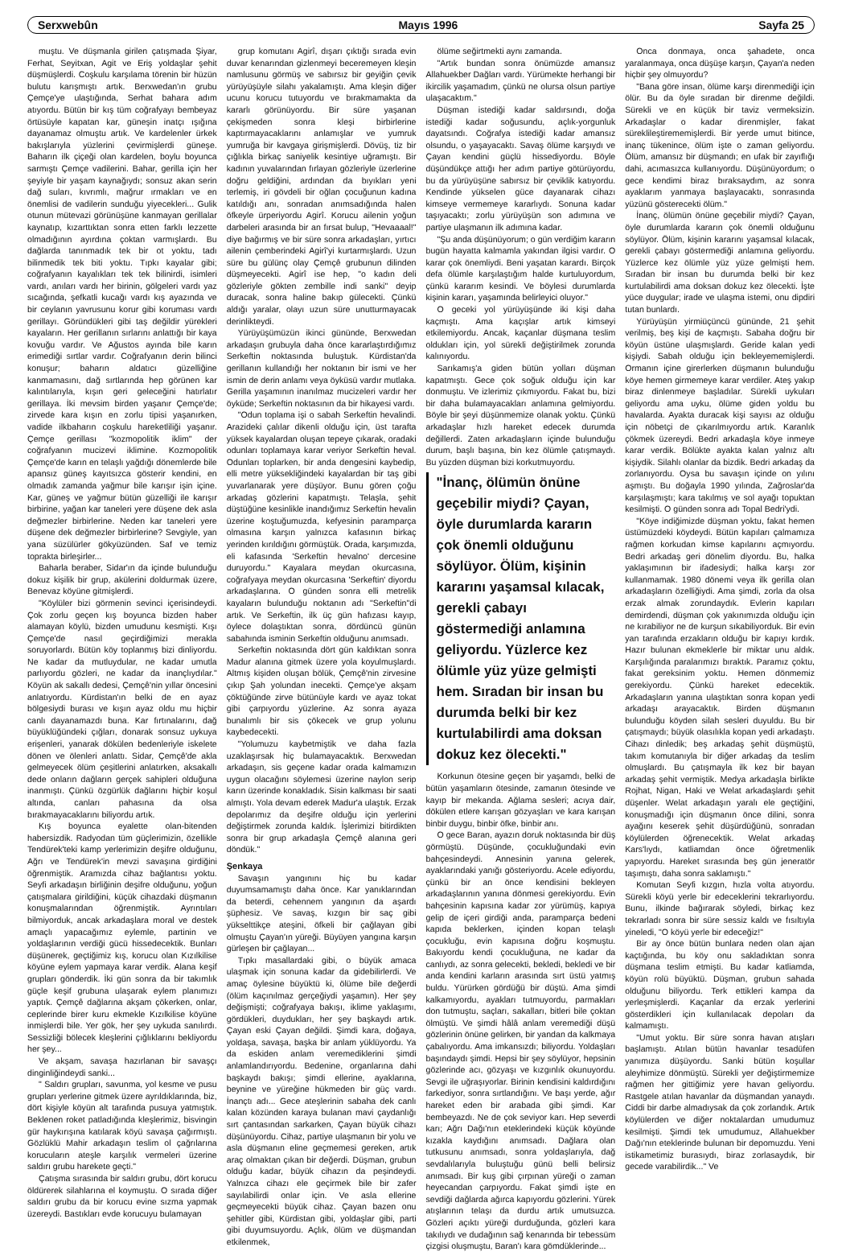Serxwebûn Mayıs 1996 Sayfa 25
muştu. Ve düşmanla girilen çatışmada Şiyar, Ferhat, Seyitxan, Agit ve Eriş yoldaşlar şehit düşmüşlerdi. Coşkulu karşılama törenin bir hüzün bulutu karışmıştı artık. Berxwedan'ın grubu Çemçe'ye ulaştığında, Serhat bahara adım atıyordu. Bütün bir kış tüm coğrafyayı bembeyaz örtüsüyle kapatan kar, güneşin inatçı ışığına dayanamaz olmuştu artık. Ve kardelenler ürkek bakışlarıyla yüzlerini çevirmişlerdi güneşe. Baharın ilk çiçeği olan kardelen, boylu boyunca sarmıştı Çemçe vadilerini. Bahar, gerilla için her şeyiyle bir yaşam kaynağıydı; sonsuz akan serin dağ suları, kıvrımlı, mağrur ırmakları ve en önemlisi de vadilerin sunduğu yiyecekleri... Gulik otunun mütevazi görünüşüne kanmayan gerillalar kaynatıp, kızarttıktan sonra etten farklı lezzette olmadığının ayırdına çoktan varmışlardı. Bu dağlarda tanınmadık tek bir ot yoktu, tadı bilinmedik tek biti yoktu. Tıpkı kayalar gibi; coğrafyanın kayalıkları tek tek bilinirdi, isimleri vardı, anıları vardı her birinin, gölgeleri vardı yaz sıcağında, şefkatli kucağı vardı kış ayazında ve bir ceylanın yavrusunu korur gibi koruması vardı gerillayı. Göründükleri gibi taş değildir yürekleri kayaların. Her gerillanın sırlarını anlattığı bir kaya kovuğu vardır. Ve Ağustos ayında bile karın erimediği sırtlar vardır. Coğrafyanın derin bilinci konuşur; baharın aldatıcı güzelliğine kanmamasını, dağ sırtlarında hep görünen kar kalıntılarıyla, kışın geri geleceğini hatırlatır gerillaya. İki mevsim birden yaşanır Çemçe'de; zirvede kara kışın en zorlu tipisi yaşanırken, vadide ilkbaharın coşkulu hareketliliği yaşanır. Çemçe gerillası "kozmopolitik iklim" der coğrafyanın mucizevi iklimine. Kozmopolitik Çemçe'de karın en telaşlı yağdığı dönemlerde bile apansız güneş kayıtsızca gösterir kendini, en olmadık zamanda yağmur bile karışır işin içine. Kar, güneş ve yağmur bütün güzelliği ile karışır birbirine, yağan kar taneleri yere düşene dek asla değmezler birbirlerine. Neden kar taneleri yere düşene dek değmezler birbirlerine? Sevgiyle, yan yana süzülürler gökyüzünden. Saf ve temiz toprakta birleşirler...
Baharla beraber, Sidar'ın da içinde bulunduğu dokuz kişilik bir grup, akülerini doldurmak üzere, Benevaz köyüne gitmişlerdi.
"Köylüler bizi görmenin sevinci içerisindeydi. Çok zorlu geçen kış boyunca bizden haber alamayan köylü, bizden umudunu kesmişti. Kışı Çemçe'de nasıl geçirdiğimizi merakla soruyorlardı. Bütün köy toplanmış bizi dinliyordu. Ne kadar da mutluydular, ne kadar umutla parlıyordu gözleri, ne kadar da inançlıydılar." Köyün ak sakallı dedesi, Çemçê'nin yıllar öncesini anlatıyordu. Kürdistan'ın belki de en ayaz bölgesiydi burası ve kışın ayaz oldu mu hiçbir canlı dayanamazdı buna. Kar fırtınalarını, dağ büyüklüğündeki çığları, donarak sonsuz uykuya erişenleri, yanarak dökülen bedenleriyle iskelete dönen ve ölenleri anlattı. Sidar, Çemçê'de akla gelmeyecek ölüm çeşitlerini anlatırken, aksakallı dede onların dağların gerçek sahipleri olduğuna inanmıştı. Çünkü özgürlük dağlarını hiçbir koşul altında, canları pahasına da olsa bırakmayacaklarını biliyordu artık.
Kış boyunca eyalette olan-bitenden habersizdik. Radyodan tüm güçlerimizin, özellikle Tendürek'teki kamp yerlerimizin deşifre olduğunu, Ağrı ve Tendürek'in mevzi savaşına girdiğini öğrenmiştik. Aramızda cihaz bağlantısı yoktu. Seyfi arkadaşın birliğinin deşifre olduğunu, yoğun çatışmalara girildiğini, küçük cihazdaki düşmanın konuşmalarından öğrenmiştik. Ayrıntıları bilmiyorduk, ancak arkadaşlara moral ve destek amaçlı yapacağımız eylemle, partinin ve yoldaşlarının verdiği gücü hissedecektik. Bunları düşünerek, geçtiğimiz kış, korucu olan Kızılkilise köyüne eylem yapmaya karar verdik. Alana keşif grupları gönderdik. İki gün sonra da bir takımlık güçle keşif grubuna ulaşarak eylem planımızı yaptık. Çemçê dağlarına akşam çökerken, onlar, ceplerinde birer kuru ekmekle Kızılkilise köyüne inmişlerdi bile. Yer gök, her şey uykuda sanılırdı. Sessizliği bölecek kleşlerini çığlıklarını bekliyordu her şey...
Ve akşam, savaşa hazırlanan bir savaşçı dinginliğindeydi sanki...
" Saldırı grupları, savunma, yol kesme ve pusu grupları yerlerine gitmek üzere ayrıldıklarında, biz, dört kişiyle köyün alt tarafında pusuya yatmıştık. Beklenen roket patladığında kleşlerimiz, bisvingin gür haykırışına katılarak köyü savaşa çağırmıştı. Gözlüklü Mahir arkadaşın teslim ol çağrılarına korucuların ateşle karşılık vermeleri üzerine saldırı grubu harekete geçti."
Çatışma sırasında bir saldırı grubu, dört korucu öldürerek silahlarına el koymuştu. O sırada diğer saldırı grubu da bir korucu evine sızma yapmak üzereydi. Bastıkları evde korucuyu bulamayan
grup komutanı Agirî, dışarı çıktığı sırada evin duvar kenarından gizlenmeyi beceremeyen kleşin namlusunu görmüş ve sabırsız bir geyiğin çevik yürüyüşüyle silahı yakalamıştı. Ama kleşin diğer ucunu korucu tutuyordu ve bırakmamakta da kararlı görünüyordu. Bir süre yaşanan çekişmeden sonra kleşi birbirlerine kaptırmayacaklarını anlamışlar ve yumruk yumruğa bir kavgaya girişmişlerdi. Dövüş, tiz bir çığlıkla birkaç saniyelik kesintiye uğramıştı. Bir kadının yuvalarından fırlayan gözleriyle üzerlerine doğru geldiğini, ardından da bıyıkları yeni terlemiş, iri gövdeli bir oğlan çocuğunun kadına katıldığı anı, sonradan anımsadığında halen öfkeyle ürperiyordu Agirî. Korucu ailenin yoğun darbeleri arasında bir an fırsat bulup, "Hevaaaal!" diye bağırmış ve bir süre sonra arkadaşları, yırtıcı ailenin çemberindeki Agirî'yi kurtarmışlardı. Uzun süre bu gülünç olay Çemçê grubunun dilinden düşmeyecekti. Agirî ise hep, "o kadın deli gözleriyle gökten zembille indi sanki" deyip duracak, sonra haline bakıp gülecekti. Çünkü aldığı yaralar, olayı uzun süre unutturmayacak derinlikteydi.
Yürüyüşümüzün ikinci gününde, Berxwedan arkadaşın grubuyla daha önce kararlaştırdığımız Serkeftin noktasında buluştuk. Kürdistan'da gerillanın kullandığı her noktanın bir ismi ve her ismin de derin anlamı veya öyküsü vardır mutlaka. Gerilla yaşamının inanılmaz mucizeleri vardır her öyküde; Serkeftin noktasının da bir hikayesi vardı.
"Odun toplama işi o sabah Serkeftin hevalindi. Arazideki çalılar dikenli olduğu için, üst tarafta yüksek kayalardan oluşan tepeye çıkarak, oradaki odunları toplamaya karar veriyor Serkeftin heval. Odunları toplarken, bir anda dengesini kaybedip, elli metre yüksekliğindeki kayalardan bir taş gibi yuvarlanarak yere düşüyor. Bunu gören çoğu arkadaş gözlerini kapatmıştı. Telaşla, şehit düştüğüne kesinlikle inandığımız Serkeftin hevalin üzerine koştuğumuzda, kefyesinin paramparça olmasına karşın yalnızca kafasının birkaç yerinden kırıldığını görmüştük. Orada, karşımızda, eli kafasında 'Serkeftin hevalno' dercesine duruyordu." Kayalara meydan okurcasına, coğrafyaya meydan okurcasına 'Serkeftin' diyordu arkadaşlarına. O günden sonra elli metrelik kayaların bulunduğu noktanın adı "Serkeftin"di artık. Ve Serkeftin, ilk üç gün hafızası kayıp, öylece dolaştıktan sonra, dördüncü günün sabahında isminin Serkeftin olduğunu anımsadı.
Serkeftin noktasında dört gün kaldıktan sonra Madur alanına gitmek üzere yola koyulmuşlardı. Altmış kişiden oluşan bölük, Çemçê'nin zirvesine çıkıp Şah yolundan inecekti. Çemçe'ye akşam çöktüğünde zirve bütünüyle kardı ve ayaz tokat gibi çarpıyordu yüzlerine. Az sonra ayaza bunalımlı bir sis çökecek ve grup yolunu kaybedecekti.
"Yolumuzu kaybetmiştik ve daha fazla uzaklaşırsak hiç bulamayacaktık. Berxwedan arkadaşın, sis geçene kadar orada kalmamızın uygun olacağını söylemesi üzerine naylon serip karın üzerinde konakladık. Sisin kalkması bir saati almıştı. Yola devam ederek Madur'a ulaştık. Erzak depolarımız da deşifre olduğu için yerlerini değiştirmek zorunda kaldık. İşlerimizi bitirdikten sonra bir grup arkadaşla Çemçê alanına geri döndük."
Şenkaya
Savaşın yangınını hiç bu kadar duyumsamamıştı daha önce. Kar yanıklarından da beterdi, cehennem yangının da aşardı şüphesiz. Ve savaş, kızgın bir saç gibi yükselttikçe ateşini, öfkeli bir çağlayan gibi olmuştu Çayan'ın yüreği. Büyüyen yangına karşın gürleşen bir çağlayan...
Tıpkı masallardaki gibi, o büyük amaca ulaşmak için sonuna kadar da gidebilirlerdi. Ve amaç öylesine büyüktü ki, ölüme bile değerdi (ölüm kaçınılmaz gerçeğiydi yaşamın). Her şey değişmişti; coğrafyaya bakışı, iklime yaklaşımı, gördükleri, duydukları, her şey başkaydı artık. Çayan eski Çayan değildi. Şimdi kara, doğaya, yoldaşa, savaşa, başka bir anlam yüklüyordu. Ya da eskiden anlam veremediklerini şimdi anlamlandırıyordu. Bedenine, organlarına dahi başkaydı bakışı; şimdi ellerine, ayaklarına, beynine ve yüreğine hükmeden bir güç vardı. İnançtı adı... Gece ateşlerinin sabaha dek canlı kalan közünden karaya bulanan mavi çaydanlığı sırt çantasından sarkarken, Çayan büyük cihazı düşünüyordu. Cihaz, partiye ulaşmanın bir yolu ve asla düşmanın eline geçmemesi gereken, artık araç olmaktan çıkan bir değerdi. Düşman, grubun olduğu kadar, büyük cihazın da peşindeydi. Yalnızca cihazı ele geçirmek bile bir zafer sayılabilirdi onlar için. Ve asla ellerine geçmeyecekti büyük cihaz. Çayan bazen onu şehitler gibi, Kürdistan gibi, yoldaşlar gibi, parti gibi duyumsuyordu. Açlık, ölüm ve düşmandan etkilenmek,
ölüme seğirtmekti aynı zamanda.
"Artık bundan sonra önümüzde amansız Allahuekber Dağları vardı. Yürümekte herhangi bir ikircilik yaşamadım, çünkü ne olursa olsun partiye ulaşacaktım."
Düşman istediği kadar saldırsındı, doğa istediği kadar soğusundu, açlık-yorgunluk dayatsındı. Coğrafya istediği kadar amansız olsundu, o yaşayacaktı. Savaş ölüme karşıydı ve Çayan kendini güçlü hissediyordu. Böyle düşündükçe attığı her adım partiye götürüyordu, bu da yürüyüşüne sabırsız bir çeviklik katıyordu. Kendinde yükselen güce dayanarak cihazı kimseye vermemeye kararlıydı. Sonuna kadar taşıyacaktı; zorlu yürüyüşün son adımına ve partiye ulaşmanın ilk adımına kadar.
"Şu anda düşünüyorum; o gün verdiğim kararın bugün hayatta kalmamla yakından ilgisi vardır. O karar çok önemliydi. Beni yaşatan karardı. Birçok defa ölümle karşılaştığım halde kurtuluyordum, çünkü kararım kesindi. Ve böylesi durumlarda kişinin kararı, yaşamında belirleyici oluyor."
O geceki yol yürüyüşünde iki kişi daha kaçmıştı. Ama kaçışlar artık kimseyi etkilemiyordu. Ancak, kaçanlar düşmana teslim oldukları için, yol sürekli değiştirilmek zorunda kalınıyordu.
Sarıkamış'a giden bütün yolları düşman kapatmıştı. Gece çok soğuk olduğu için kar donmuştu. Ve izlerimiz çıkmıyordu. Fakat bu, bizi bir daha bulamayacakları anlamına gelmiyordu. Böyle bir şeyi düşünmemize olanak yoktu. Çünkü arkadaşlar hızlı hareket edecek durumda değillerdi. Zaten arkadaşların içinde bulunduğu durum, başlı başına, bin kez ölümle çatışmaydı. Bu yüzden düşman bizi korkutmuyordu.
"İnanç, ölümün önüne geçebilir miydi? Çayan, öyle durumlarda kararın çok önemli olduğunu söylüyor. Ölüm, kişinin kararını yaşamsal kılacak, gerekli çabayı göstermediği anlamına geliyordu. Yüzlerce kez ölümle yüz yüze gelmişti hem. Sıradan bir insan bu durumda belki bir kez kurtulabilirdi ama doksan dokuz kez ölecekti."
Korkunun ötesine geçen bir yaşamdı, belki de bütün yaşamların ötesinde, zamanın ötesinde ve kayıp bir mekanda. Ağlama sesleri; acıya dair, dökülen etlere karışan gözyaşları ve kara karışan binbir duygu, binbir öfke, binbir anı.
O gece Baran, ayazın doruk noktasında bir düş görmüştü. Düşünde, çocukluğundaki evin bahçesindeydi. Annesinin yanına gelerek, ayaklarındaki yanığı gösteriyordu. Acele ediyordu, çünkü bir an önce kendisini bekleyen arkadaşlarının yanına dönmesi gerekiyordu. Evin bahçesinin kapısına kadar zor yürümüş, kapıya gelip de içeri girdiği anda, paramparça bedeni kapıda beklerken, içinden kopan telaşlı çocukluğu, evin kapısına doğru koşmuştu. Bakıyordu kendi çocukluğuna, ne kadar da canlıydı, az sonra gelecekti, bekledi, bekledi ve bir anda kendini karların arasında sırt üstü yatmış buldu. Yürürken gördüğü bir düştü. Ama şimdi kalkamıyordu, ayakları tutmuyordu, parmakları don tutmuştu, saçları, sakalları, bitleri bile çoktan ölmüştü. Ve şimdi hâlâ anlam veremediği düşü gözlerinin önüne gelirken, bir yandan da kalkmaya çabalıyordu. Ama imkansızdı; biliyordu. Yoldaşları başındaydı şimdi. Hepsi bir şey söylüyor, hepsinin gözlerinde acı, gözyaşı ve kızgınlık okunuyordu. Sevgi ile uğraşıyorlar. Birinin kendisini kaldırdığını farkediyor, sonra sırtlandığını. Ve başı yerde, ağır hareket eden bir arabada gibi şimdi. Kar bembeyazdı. Ne de çok seviyor karı. Hep severdi karı; Ağrı Dağı'nın eteklerindeki küçük köyünde kızakla kaydığını anımsadı. Dağlara olan tutkusunu anımsadı, sonra yoldaşlarıyla, dağ sevdalılarıyla buluştuğu günü belli belirsiz anımsadı. Bir kuş gibi çırpınan yüreği o zaman heyecandan çarpıyordu. Fakat şimdi işte en sevdiği dağlarda ağırca kapıyordu gözlerini. Yürek atışlarının telaşı da durdu artık umutsuzca. Gözleri açıktı yüreği durduğunda, gözleri kara takılıydı ve dudağının sağ kenarında bir tebessüm çizgisi oluşmuştu, Baran'ı kara gömdüklerinde...
Onca donmaya, onca şahadete, onca yaralanmaya, onca düşüşe karşın, Çayan'a neden hiçbir şey olmuyordu?
"Bana göre insan, ölüme karşı direnmediği için ölür. Bu da öyle sıradan bir direnme değildi. Sürekli ve en küçük bir taviz vermeksizin. Arkadaşlar o kadar direnmişler, fakat süreklileştirememişlerdi. Bir yerde umut bitince, inanç tükenince, ölüm işte o zaman geliyordu. Ölüm, amansız bir düşmandı; en ufak bir zayıflığı dahi, acımasızca kullanıyordu. Düşünüyordum; o gece kendimi biraz bıraksaydım, az sonra ayaklarım yanmaya başlayacaktı, sonrasında yüzünü gösterecekti ölüm."
İnanç, ölümün önüne geçebilir miydi? Çayan, öyle durumlarda kararın çok önemli olduğunu söylüyor. Ölüm, kişinin kararını yaşamsal kılacak, gerekli çabayı göstermediği anlamına geliyordu. Yüzlerce kez ölümle yüz yüze gelmişti hem. Sıradan bir insan bu durumda belki bir kez kurtulabilirdi ama doksan dokuz kez ölecekti. İşte yüce duygular; irade ve ulaşma istemi, onu dipdiri tutan bunlardı.
Yürüyüşün yirmiüçüncü gününde, 21 şehit verilmiş, beş kişi de kaçmıştı. Sabaha doğru bir köyün üstüne ulaşmışlardı. Geride kalan yedi kişiydi. Sabah olduğu için bekleyememişlerdi. Ormanın içine girerlerken düşmanın bulunduğu köye hemen girmemeye karar verdiler. Ateş yakıp biraz dinlenmeye başladılar. Sürekli uykuları geliyordu ama uyku, ölüme giden yoldu bu havalarda. Ayakta duracak kişi sayısı az olduğu için nöbetçi de çıkarılmıyordu artık. Karanlık çökmek üzereydi. Bedri arkadaşla köye inmeye karar verdik. Bölükte ayakta kalan yalnız altı kişiydik. Silahlı olanlar da bizdik. Bedri arkadaş da zorlanıyordu. Oysa bu savaşın içinde on yılını aşmıştı. Bu doğayla 1990 yılında, Zağroslar'da karşılaşmıştı; kara takılmış ve sol ayağı topuktan kesilmişti. O günden sonra adı Topal Bedri'ydi.
"Köye indiğimizde düşman yoktu, fakat hemen üstümüzdeki köydeydi. Bütün kapıları çalmamıza rağmen korkudan kimse kapılarını açmıyordu. Bedri arkadaş geri dönelim diyordu. Bu, halka yaklaşımının bir ifadesiydi; halka karşı zor kullanmamak. 1980 dönemi veya ilk gerilla olan arkadaşların özelliğiydi. Ama şimdi, zorla da olsa erzak almak zorundaydık. Evlerin kapıları demirdendi, düşman çok yakınımızda olduğu için ne kırabiliyor ne de kurşun sıkabiliyorduk. Bir evin yan tarafında erzakların olduğu bir kapıyı kırdık. Hazır bulunan ekmeklerle bir miktar unu aldık. Karşılığında paralarımızı bıraktık. Paramız çoktu, fakat gereksinim yoktu. Hemen dönmemiz gerekiyordu. Çünkü hareket edecektik. Arkadaşların yanına ulaştıktan sonra kopan yedi arkadaşı arayacaktık. Birden düşmanın bulunduğu köyden silah sesleri duyuldu. Bu bir çatışmaydı; büyük olasılıkla kopan yedi arkadaştı. Cihazı dinledik; beş arkadaş şehit düşmüştü, takım komutanıyla bir diğer arkadaş da teslim olmuşlardı. Bu çatışmayla ilk kez bir bayan arkadaş şehit vermiştik. Medya arkadaşla birlikte Rojhat, Nigan, Haki ve Welat arkadaşlardı şehit düşenler. Welat arkadaşın yaralı ele geçtiğini, konuşmadığı için düşmanın önce dilini, sonra ayağını keserek şehit düşürdüğünü, sonradan köylülerden öğrenecektik. Welat arkadaş Kars'lıydı, katliamdan önce öğretmenlik yapıyordu. Hareket sırasında beş gün jeneratör taşımıştı, daha sonra saklamıştı."
Komutan Seyfi kızgın, hızla volta atıyordu. Sürekli köyü yerle bir edeceklerini tekrarlıyordu. Bunu, ilkinde bağırarak söyledi, birkaç kez tekrarladı sonra bir süre sessiz kaldı ve fısıltıyla yineledi, "O köyü yerle bir edeceğiz!"
Bir ay önce bütün bunlara neden olan ajan kaçtığında, bu köy onu sakladıktan sonra düşmana teslim etmişti. Bu kadar katliamda, köyün rolü büyüktü. Düşman, grubun sahada olduğunu biliyordu. Terk ettikleri kampa da yerleşmişlerdi. Kaçanlar da erzak yerlerini gösterdikleri için kullanılacak depoları da kalmamıştı.
"Umut yoktu. Bir süre sonra havan atışları başlamıştı. Atılan bütün havanlar tesadüfen yanımıza düşüyordu. Sanki bütün koşullar aleyhimize dönmüştü. Sürekli yer değiştirmemize rağmen her gittiğimiz yere havan geliyordu. Rastgele atılan havanlar da düşmandan yanaydı. Ciddi bir darbe almadıysak da çok zorlandık. Artık köylülerden ve diğer noktalardan umudumuz kesilmişti. Şimdi tek umudumuz, Allahuekber Dağı'nın eteklerinde bulunan bir depomuzdu. Yeni istikametimiz burasıydı, biraz zorlasaydık, bir gecede varabilirdik..." Ve